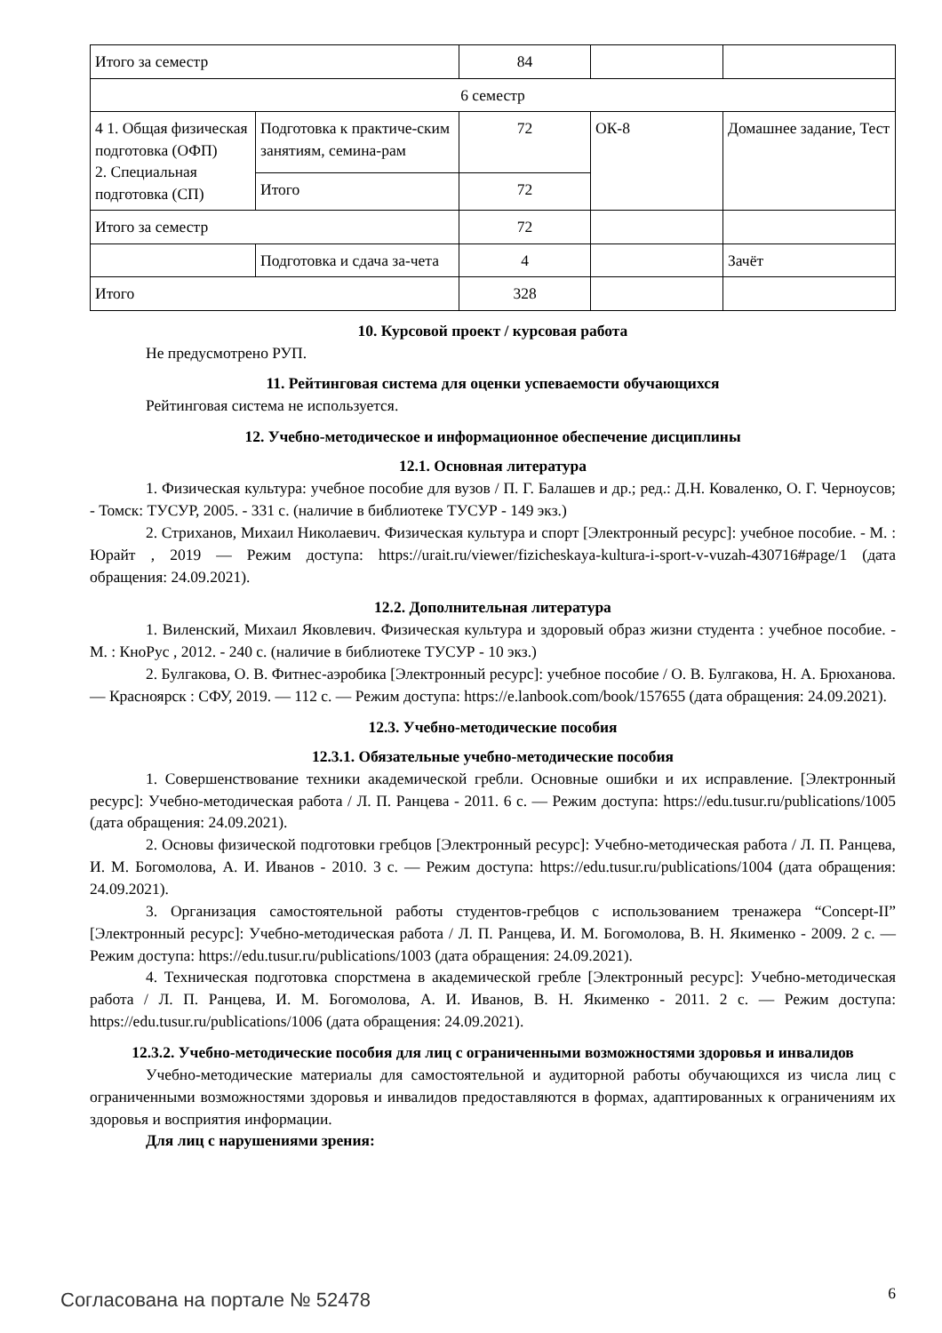| Итого за семестр | | 84 | | |
| 6 семестр | | | | |
| 4 1. Общая физическая подготовка (ОФП) 2. Специальная подготовка (СП) | Подготовка к практиче-ским занятиям, семина-рам | 72 | ОК-8 | Домашнее задание, Тест |
| | Итого | 72 | | |
| Итого за семестр | | 72 | | |
| | Подготовка и сдача за-чета | 4 | | Зачёт |
| Итого | | 328 | | |
10. Курсовой проект / курсовая работа
Не предусмотрено РУП.
11. Рейтинговая система для оценки успеваемости обучающихся
Рейтинговая система не используется.
12. Учебно-методическое и информационное обеспечение дисциплины
12.1. Основная литература
1. Физическая культура: учебное пособие для вузов / П. Г. Балашев и др.; ред.: Д.Н. Коваленко, О. Г. Черноусов; - Томск: ТУСУР, 2005. - 331 с. (наличие в библиотеке ТУСУР - 149 экз.)
2. Стриханов, Михаил Николаевич. Физическая культура и спорт [Электронный ресурс]: учебное пособие. - М. : Юрайт , 2019 — Режим доступа: https://urait.ru/viewer/fizicheskaya-kultura-i-sport-v-vuzah-430716#page/1 (дата обращения: 24.09.2021).
12.2. Дополнительная литература
1. Виленский, Михаил Яковлевич. Физическая культура и здоровый образ жизни студента : учебное пособие. - М. : КноРус , 2012. - 240 с. (наличие в библиотеке ТУСУР - 10 экз.)
2. Булгакова, О. В. Фитнес-аэробика [Электронный ресурс]: учебное пособие / О. В. Булгакова, Н. А. Брюханова. — Красноярск : СФУ, 2019. — 112 с. — Режим доступа: https://e.lanbook.com/book/157655 (дата обращения: 24.09.2021).
12.3. Учебно-методические пособия
12.3.1. Обязательные учебно-методические пособия
1. Совершенствование техники академической гребли. Основные ошибки и их исправление. [Электронный ресурс]: Учебно-методическая работа / Л. П. Ранцева - 2011. 6 с. — Режим доступа: https://edu.tusur.ru/publications/1005 (дата обращения: 24.09.2021).
2. Основы физической подготовки гребцов [Электронный ресурс]: Учебно-методическая работа / Л. П. Ранцева, И. М. Богомолова, А. И. Иванов - 2010. 3 с. — Режим доступа: https://edu.tusur.ru/publications/1004 (дата обращения: 24.09.2021).
3. Организация самостоятельной работы студентов-гребцов с использованием тренажера “Concept-II” [Электронный ресурс]: Учебно-методическая работа / Л. П. Ранцева, И. М. Богомолова, В. Н. Якименко - 2009. 2 с. — Режим доступа: https://edu.tusur.ru/publications/1003 (дата обращения: 24.09.2021).
4. Техническая подготовка спорстмена в академической гребле [Электронный ресурс]: Учебно-методическая работа / Л. П. Ранцева, И. М. Богомолова, А. И. Иванов, В. Н. Якименко - 2011. 2 с. — Режим доступа: https://edu.tusur.ru/publications/1006 (дата обращения: 24.09.2021).
12.3.2. Учебно-методические пособия для лиц с ограниченными возможностями здоровья и инвалидов
Учебно-методические материалы для самостоятельной и аудиторной работы обучающихся из числа лиц с ограниченными возможностями здоровья и инвалидов предоставляются в формах, адаптированных к ограничениям их здоровья и восприятия информации.
Для лиц с нарушениями зрения:
Согласована на портале № 52478 6